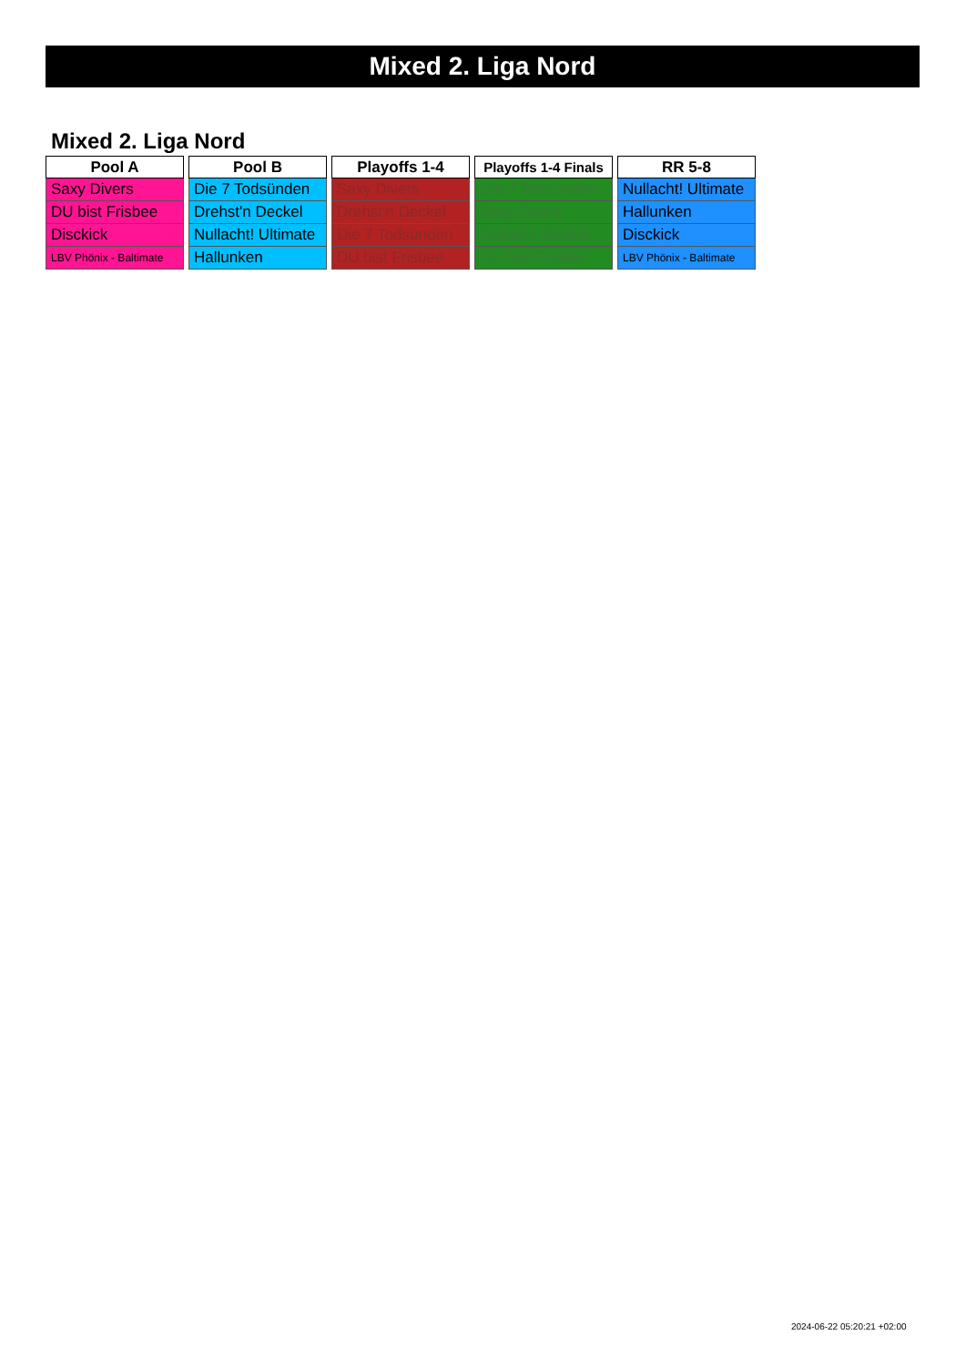Mixed 2. Liga Nord
Mixed 2. Liga Nord
| Pool A |
| --- |
| Saxy Divers |
| DU bist Frisbee |
| Disckick |
| LBV Phönix - Baltimate |
| Pool B |
| --- |
| Die 7 Todsünden |
| Drehst'n Deckel |
| Nullacht! Ultimate |
| Hallunken |
| Playoffs 1-4 |
| --- |
| Saxy Divers |
| Drehst'n Deckel |
| Die 7 Todsünden |
| DU bist Frisbee |
| Playoffs 1-4 Finals |
| --- |
| Die 7 Todsünden |
| Saxy Divers |
| Drehst'n Deckel |
| DU bist Frisbee |
| RR 5-8 |
| --- |
| Nullacht! Ultimate |
| Hallunken |
| Disckick |
| LBV Phönix - Baltimate |
2024-06-22 05:20:21 +02:00